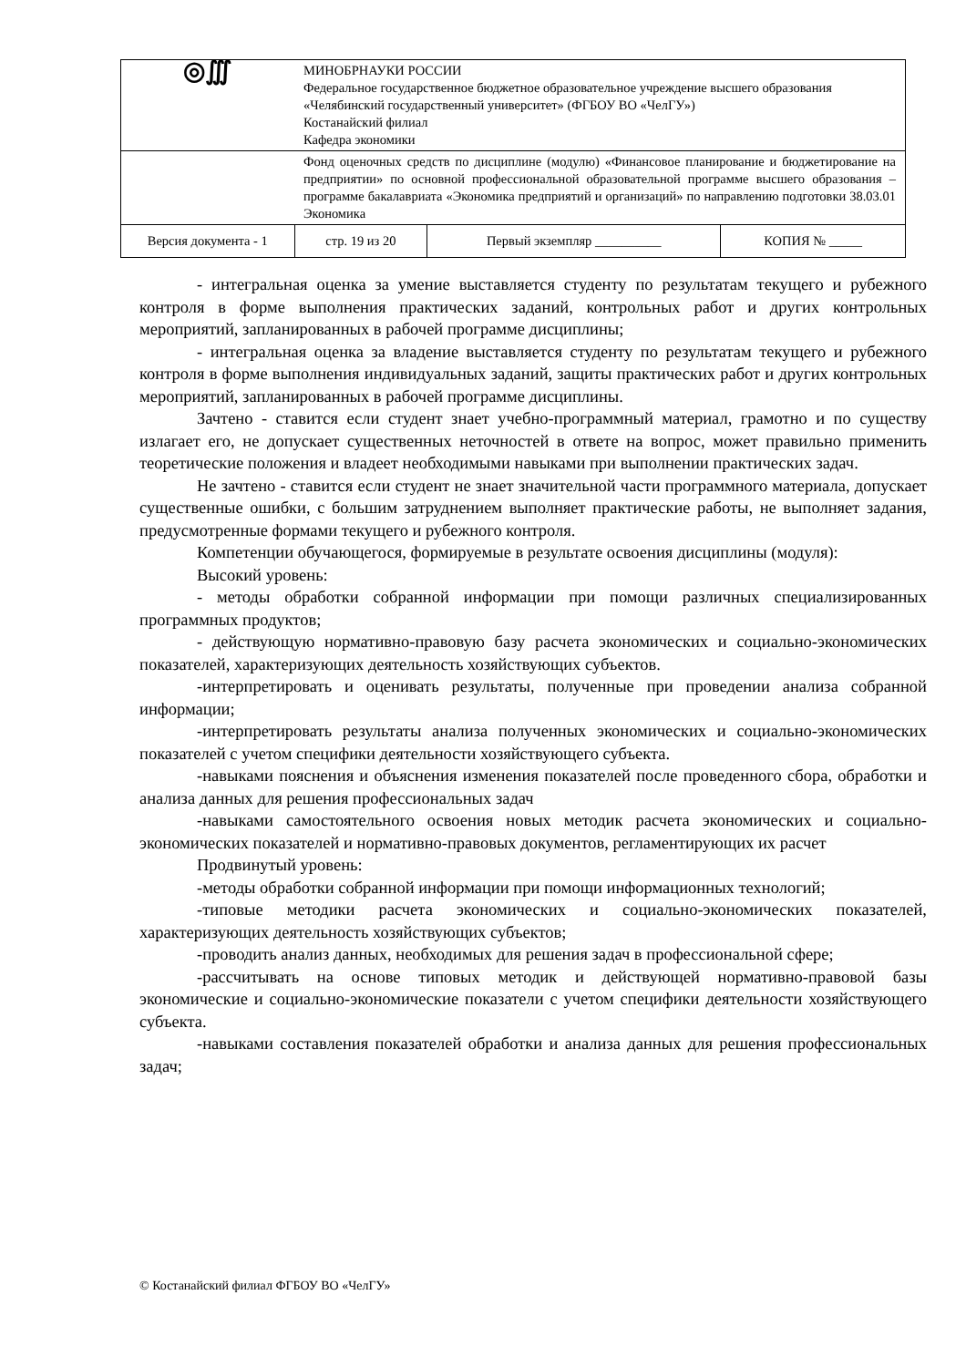| ◎∭ | МИНОБРНАУКИ РОССИИ Федеральное государственное бюджетное образовательное учреждение высшего образования «Челябинский государственный университет» (ФГБОУ ВО «ЧелГУ») Костанайский филиал Кафедра экономики | | |
| | Фонд оценочных средств по дисциплине (модулю) «Финансовое планирование и бюджетирование на предприятии» по основной профессиональной образовательной программе высшего образования – программе бакалавриата «Экономика предприятий и организаций» по направлению подготовки 38.03.01 Экономика | | |
| Версия документа - 1 | стр. 19 из 20 | Первый экземпляр __________ | КОПИЯ № _____ |
- интегральная оценка за умение выставляется студенту по результатам текущего и рубежного контроля в форме выполнения практических заданий, контрольных работ и других контрольных мероприятий, запланированных в рабочей программе дисциплины;
- интегральная оценка за владение выставляется студенту по результатам текущего и рубежного контроля в форме выполнения индивидуальных заданий, защиты практических работ и других контрольных мероприятий, запланированных в рабочей программе дисциплины.
Зачтено - ставится если студент знает учебно-программный материал, грамотно и по существу излагает его, не допускает существенных неточностей в ответе на вопрос, может правильно применить теоретические положения и владеет необходимыми навыками при выполнении практических задач.
Не зачтено - ставится если студент не знает значительной части программного материала, допускает существенные ошибки, с большим затруднением выполняет практические работы, не выполняет задания, предусмотренные формами текущего и рубежного контроля.
Компетенции обучающегося, формируемые в результате освоения дисциплины (модуля):
Высокий уровень:
- методы обработки собранной информации при помощи различных специализированных программных продуктов;
- действующую нормативно-правовую базу расчета экономических и социально-экономических показателей, характеризующих деятельность хозяйствующих субъектов.
-интерпретировать и оценивать результаты, полученные при проведении анализа собранной информации;
-интерпретировать результаты анализа полученных экономических и социально-экономических показателей с учетом специфики деятельности хозяйствующего субъекта.
-навыками пояснения и объяснения изменения показателей после проведенного сбора, обработки и анализа данных для решения профессиональных задач
-навыками самостоятельного освоения новых методик расчета экономических и социально-экономических показателей и нормативно-правовых документов, регламентирующих их расчет
Продвинутый уровень:
-методы обработки собранной информации при помощи информационных технологий;
-типовые методики расчета экономических и социально-экономических показателей, характеризующих деятельность хозяйствующих субъектов;
-проводить анализ данных, необходимых для решения задач в профессиональной сфере;
-рассчитывать на основе типовых методик и действующей нормативно-правовой базы экономические и социально-экономические показатели с учетом специфики деятельности хозяйствующего субъекта.
-навыками составления показателей обработки и анализа данных для решения профессиональных задач;
© Костанайский филиал ФГБОУ ВО «ЧелГУ»